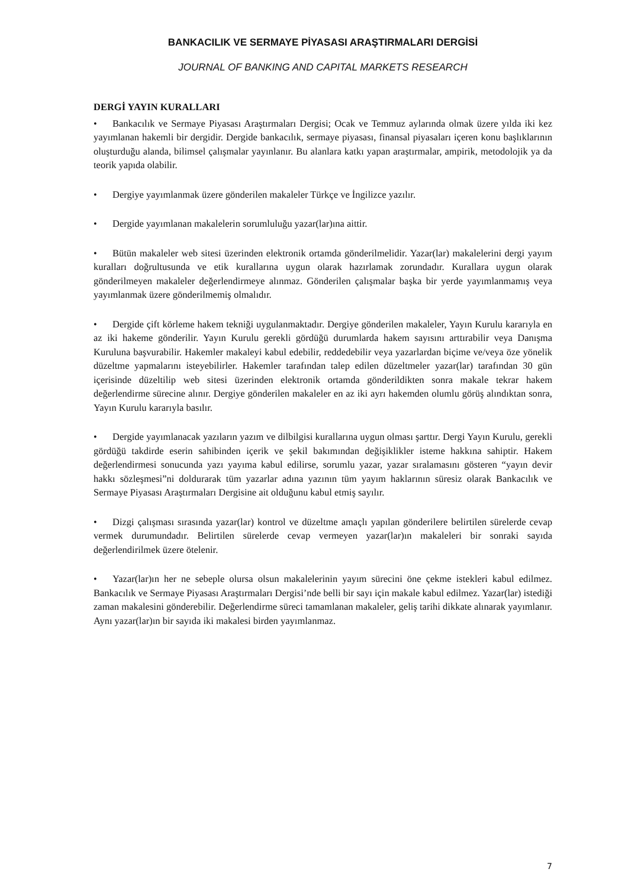BANKACILIK VE SERMAYE PİYASASI ARAŞTIRMALARI DERGİSİ
JOURNAL OF BANKING AND CAPITAL MARKETS RESEARCH
DERGİ YAYIN KURALLARI
• Bankacılık ve Sermaye Piyasası Araştırmaları Dergisi; Ocak ve Temmuz aylarında olmak üzere yılda iki kez yayımlanan hakemli bir dergidir. Dergide bankacılık, sermaye piyasası, finansal piyasaları içeren konu başlıklarının oluşturduğu alanda, bilimsel çalışmalar yayınlanır. Bu alanlara katkı yapan araştırmalar, ampirik, metodolojik ya da teorik yapıda olabilir.
• Dergiye yayımlanmak üzere gönderilen makaleler Türkçe ve İngilizce yazılır.
• Dergide yayımlanan makalelerin sorumluluğu yazar(lar)ına aittir.
• Bütün makaleler web sitesi üzerinden elektronik ortamda gönderilmelidir. Yazar(lar) makalelerini dergi yayım kuralları doğrultusunda ve etik kurallarına uygun olarak hazırlamak zorundadır. Kurallara uygun olarak gönderilmeyen makaleler değerlendirmeye alınmaz. Gönderilen çalışmalar başka bir yerde yayımlanmamış veya yayımlanmak üzere gönderilmemiş olmalıdır.
• Dergide çift körleme hakem tekniği uygulanmaktadır. Dergiye gönderilen makaleler, Yayın Kurulu kararıyla en az iki hakeme gönderilir. Yayın Kurulu gerekli gördüğü durumlarda hakem sayısını arttırabilir veya Danışma Kuruluna başvurabilir. Hakemler makaleyi kabul edebilir, reddedebilir veya yazarlardan biçime ve/veya öze yönelik düzeltme yapmalarını isteyebilirler. Hakemler tarafından talep edilen düzeltmeler yazar(lar) tarafından 30 gün içerisinde düzeltilip web sitesi üzerinden elektronik ortamda gönderildikten sonra makale tekrar hakem değerlendirme sürecine alınır. Dergiye gönderilen makaleler en az iki ayrı hakemden olumlu görüş alındıktan sonra, Yayın Kurulu kararıyla basılır.
• Dergide yayımlanacak yazıların yazım ve dilbilgisi kurallarına uygun olması şarttır. Dergi Yayın Kurulu, gerekli gördüğü takdirde eserin sahibinden içerik ve şekil bakımından değişiklikler isteme hakkına sahiptir. Hakem değerlendirmesi sonucunda yazı yayıma kabul edilirse, sorumlu yazar, yazar sıralamasını gösteren “yayın devir hakkı sözleşmesi”ni doldurarak tüm yazarlar adına yazının tüm yayım haklarının süresiz olarak Bankacılık ve Sermaye Piyasası Araştırmaları Dergisine ait olduğunu kabul etmiş sayılır.
• Dizgi çalışması sırasında yazar(lar) kontrol ve düzeltme amaçlı yapılan gönderilere belirtilen sürelerde cevap vermek durumundadır. Belirtilen sürelerde cevap vermeyen yazar(lar)ın makaleleri bir sonraki sayıda değerlendirilmek üzere ötelenir.
• Yazar(lar)ın her ne sebeple olursa olsun makalelerinin yayım sürecini öne çekme istekleri kabul edilmez. Bankacılık ve Sermaye Piyasası Araştırmaları Dergisi’nde belli bir sayı için makale kabul edilmez. Yazar(lar) istediği zaman makalesini gönderebilir. Değerlendirme süreci tamamlanan makaleler, geliş tarihi dikkate alınarak yayımlanır. Aynı yazar(lar)ın bir sayıda iki makalesi birden yayımlanmaz.
7